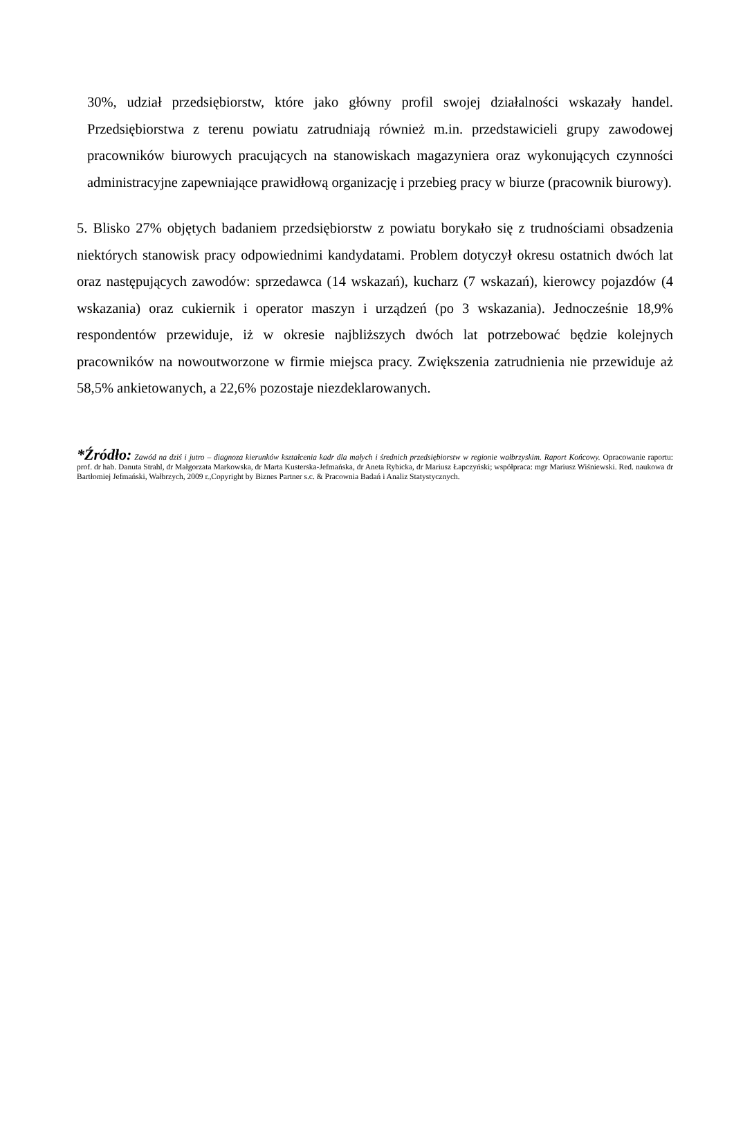30%, udział przedsiębiorstw, które jako główny profil swojej działalności wskazały handel. Przedsiębiorstwa z terenu powiatu zatrudniają również m.in. przedstawicieli grupy zawodowej pracowników biurowych pracujących na stanowiskach magazyniera oraz wykonujących czynności administracyjne zapewniające prawidłową organizację i przebieg pracy w biurze (pracownik biurowy).
5. Blisko 27% objętych badaniem przedsiębiorstw z powiatu borykało się z trudnościami obsadzenia niektórych stanowisk pracy odpowiednimi kandydatami. Problem dotyczył okresu ostatnich dwóch lat oraz następujących zawodów: sprzedawca (14 wskazań), kucharz (7 wskazań), kierowcy pojazdów (4 wskazania) oraz cukiernik i operator maszyn i urządzeń (po 3 wskazania). Jednocześnie 18,9% respondentów przewiduje, iż w okresie najbliższych dwóch lat potrzebować będzie kolejnych pracowników na nowoutworzone w firmie miejsca pracy. Zwiększenia zatrudnienia nie przewiduje aż 58,5% ankietowanych, a 22,6% pozostaje niezdeklarowanych.
*Źródło: Zawód na dziś i jutro – diagnoza kierunków kształcenia kadr dla małych i średnich przedsiębiorstw w regionie wałbrzyskim. Raport Końcowy. Opracowanie raportu: prof. dr hab. Danuta Strahl, dr Małgorzata Markowska, dr Marta Kusterska-Jefmańska, dr Aneta Rybicka, dr Mariusz Łapczyński; współpraca: mgr Mariusz Wiśniewski. Red. naukowa dr Bartłomiej Jefmański, Wałbrzych, 2009 r.,Copyright by Biznes Partner s.c. & Pracownia Badań i Analiz Statystycznych.